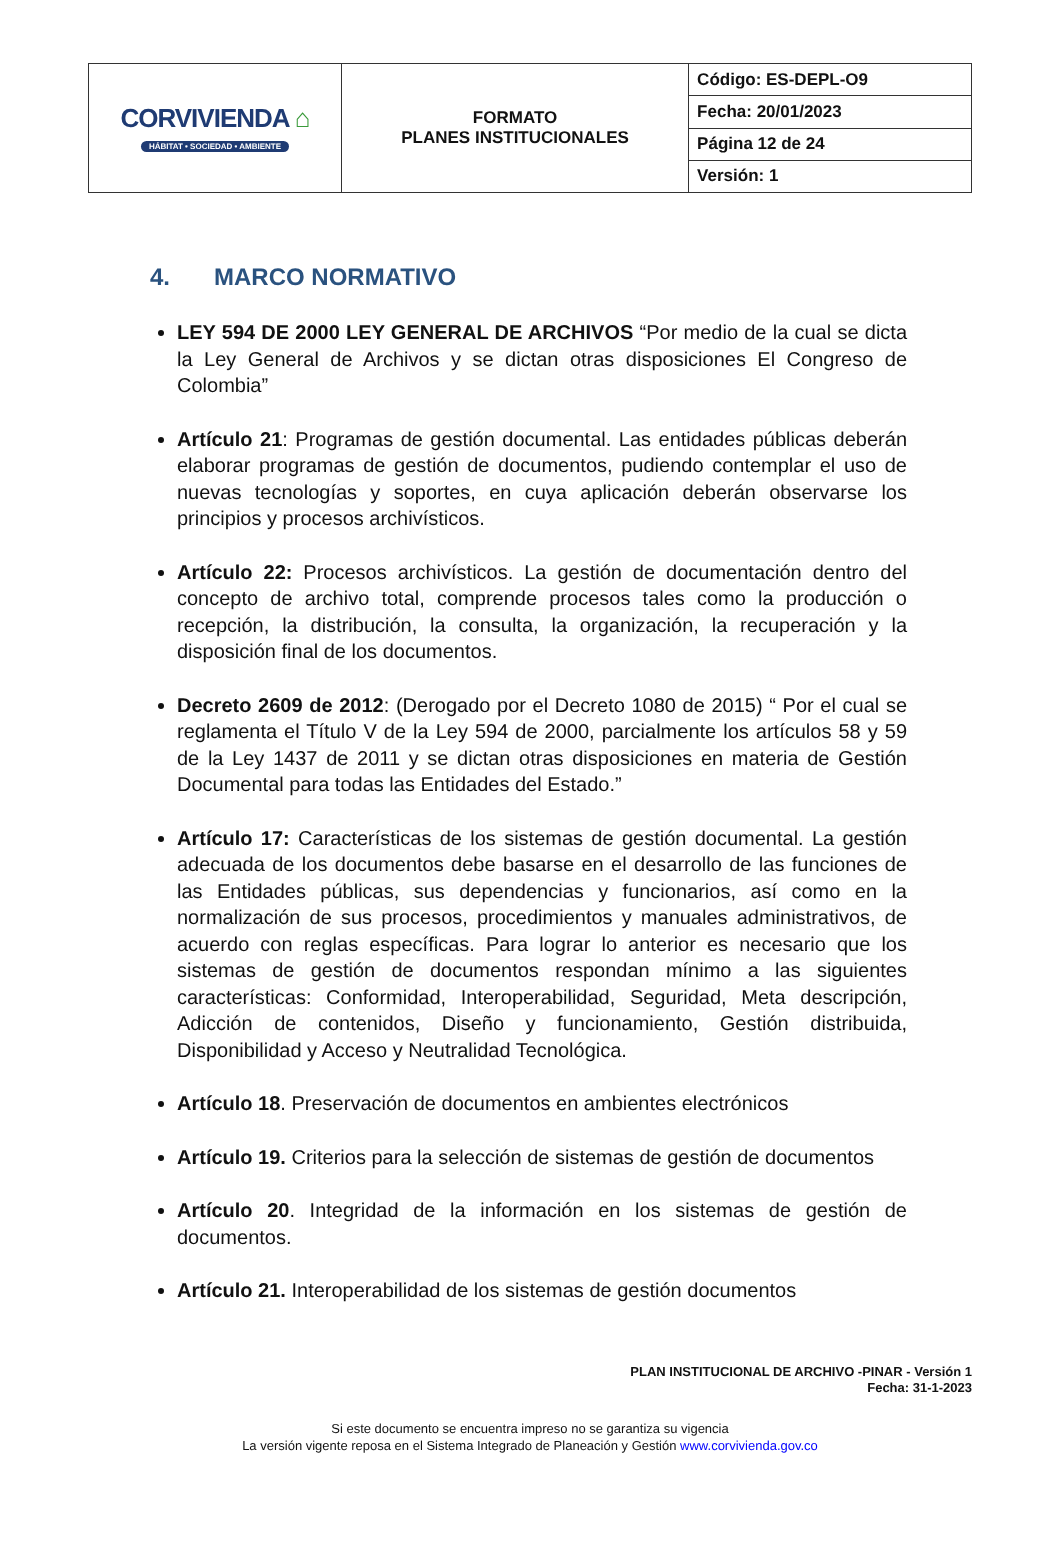| CORVIVIENDA ⌂ HÁBITAT • SOCIEDAD • AMBIENTE | FORMATO PLANES INSTITUCIONALES | Código: ES-DEPL-O9 |
| | | Fecha: 20/01/2023 |
| | | Página 12 de 24 |
| | | Versión: 1 |
4. MARCO NORMATIVO
LEY 594 DE 2000 LEY GENERAL DE ARCHIVOS “Por medio de la cual se dicta la Ley General de Archivos y se dictan otras disposiciones El Congreso de Colombia”
Artículo 21: Programas de gestión documental. Las entidades públicas deberán elaborar programas de gestión de documentos, pudiendo contemplar el uso de nuevas tecnologías y soportes, en cuya aplicación deberán observarse los principios y procesos archivísticos.
Artículo 22: Procesos archivísticos. La gestión de documentación dentro del concepto de archivo total, comprende procesos tales como la producción o recepción, la distribución, la consulta, la organización, la recuperación y la disposición final de los documentos.
Decreto 2609 de 2012: (Derogado por el Decreto 1080 de 2015) “ Por el cual se reglamenta el Título V de la Ley 594 de 2000, parcialmente los artículos 58 y 59 de la Ley 1437 de 2011 y se dictan otras disposiciones en materia de Gestión Documental para todas las Entidades del Estado.”
Artículo 17: Características de los sistemas de gestión documental. La gestión adecuada de los documentos debe basarse en el desarrollo de las funciones de las Entidades públicas, sus dependencias y funcionarios, así como en la normalización de sus procesos, procedimientos y manuales administrativos, de acuerdo con reglas específicas. Para lograr lo anterior es necesario que los sistemas de gestión de documentos respondan mínimo a las siguientes características: Conformidad, Interoperabilidad, Seguridad, Meta descripción, Adicción de contenidos, Diseño y funcionamiento, Gestión distribuida, Disponibilidad y Acceso y Neutralidad Tecnológica.
Artículo 18. Preservación de documentos en ambientes electrónicos
Artículo 19. Criterios para la selección de sistemas de gestión de documentos
Artículo 20. Integridad de la información en los sistemas de gestión de documentos.
Artículo 21. Interoperabilidad de los sistemas de gestión documentos
PLAN INSTITUCIONAL DE ARCHIVO -PINAR - Versión 1
Fecha: 31-1-2023
Si este documento se encuentra impreso no se garantiza su vigencia
La versión vigente reposa en el Sistema Integrado de Planeación y Gestión www.corvivienda.gov.co